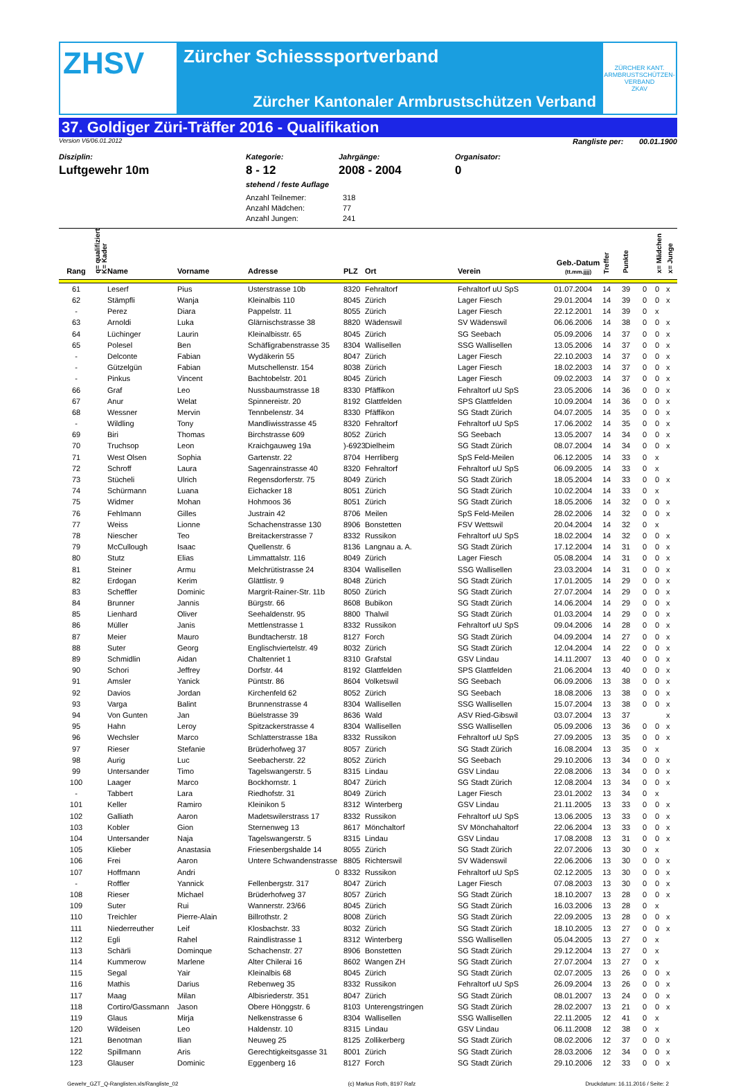ZHSV
Zürcher Schiesssportverband
Zürcher Kantonaler Armbrustschützen Verband
ZÜRCHER KANT. ARMBRUSTSCHÜTZEN-VERBAND
ZKAV
37. Goldiger Züri-Träffer 2016 - Qualifikation
Version V6/06.01.2012 Rangliste per: 00.01.1900
Disziplin:
Luftgewehr 10m
Kategorie:
8 - 12
stehend / feste Auflage
Jahrgänge:
2008 - 2004
Organisator:
0
Anzahl Teilnemer: 318
Anzahl Mädchen: 77
Anzahl Jungen: 241
| Rang | q= qualifiziert | K= Kader | Name | Vorname | Adresse | PLZ | Ort | Verein | Geb.-Datum (tt.mm.jjjj) | Treffer | Punkte | | x= Mädchen | x= Junge |
| --- | --- | --- | --- | --- | --- | --- | --- | --- | --- | --- | --- | --- | --- | --- |
| 61 | | | Leserf | Pius | Usterstrasse 10b | 8320 | Fehraltorf | Fehraltorf uU SpS | 01.07.2004 | 14 | 39 | 0 | 0 | x |
| 62 | | | Stämpfli | Wanja | Kleinalbis 110 | 8045 | Zürich | Lager Fiesch | 29.01.2004 | 14 | 39 | 0 | 0 | x |
| - | | | Perez | Diara | Pappelstr. 11 | 8055 | Zürich | Lager Fiesch | 22.12.2001 | 14 | 39 | 0 | x | |
| 63 | | | Arnoldi | Luka | Glärnischstrasse 38 | 8820 | Wädenswil | SV Wädenswil | 06.06.2006 | 14 | 38 | 0 | 0 | x |
| 64 | | | Lüchinger | Laurin | Kleinalbisstr. 65 | 8045 | Zürich | SG Seebach | 05.09.2006 | 14 | 37 | 0 | 0 | x |
| 65 | | | Polesel | Ben | Schäfligrabenstrasse 35 | 8304 | Wallisellen | SSG Wallisellen | 13.05.2006 | 14 | 37 | 0 | 0 | x |
| - | | | Delconte | Fabian | Wydäkerin 55 | 8047 | Zürich | Lager Fiesch | 22.10.2003 | 14 | 37 | 0 | 0 | x |
| - | | | Gützelgün | Fabian | Mutschellenstr. 154 | 8038 | Zürich | Lager Fiesch | 18.02.2003 | 14 | 37 | 0 | 0 | x |
| - | | | Pinkus | Vincent | Bachtobelstr. 201 | 8045 | Zürich | Lager Fiesch | 09.02.2003 | 14 | 37 | 0 | 0 | x |
| 66 | | | Graf | Leo | Nussbaumstrasse 18 | 8330 | Pfäffikon | Fehraltorf uU SpS | 23.05.2006 | 14 | 36 | 0 | 0 | x |
| 67 | | | Anur | Welat | Spinnereistr. 20 | 8192 | Glattfelden | SPS Glattfelden | 10.09.2004 | 14 | 36 | 0 | 0 | x |
| 68 | | | Wessner | Mervin | Tennbelenstr. 34 | 8330 | Pfäffikon | SG Stadt Zürich | 04.07.2005 | 14 | 35 | 0 | 0 | x |
| - | | | Wildling | Tony | Mandliwisstrasse 45 | 8320 | Fehraltorf | Fehraltorf uU SpS | 17.06.2002 | 14 | 35 | 0 | 0 | x |
| 69 | | | Biri | Thomas | Birchstrasse 609 | 8052 | Zürich | SG Seebach | 13.05.2007 | 14 | 34 | 0 | 0 | x |
| 70 | | | Truchsop | Leon | Kraichgauweg 19a | )-6923 | Dielheim | SG Stadt Zürich | 08.07.2004 | 14 | 34 | 0 | 0 | x |
| 71 | | | West Olsen | Sophia | Gartenstr. 22 | 8704 | Herrliberg | SpS Feld-Meilen | 06.12.2005 | 14 | 33 | 0 | x | |
| 72 | | | Schroff | Laura | Sagenrainstrasse 40 | 8320 | Fehraltorf | Fehraltorf uU SpS | 06.09.2005 | 14 | 33 | 0 | x | |
| 73 | | | Stücheli | Ulrich | Regensdorferstr. 75 | 8049 | Zürich | SG Stadt Zürich | 18.05.2004 | 14 | 33 | 0 | 0 | x |
| 74 | | | Schürmann | Luana | Eichacker 18 | 8051 | Zürich | SG Stadt Zürich | 10.02.2004 | 14 | 33 | 0 | x | |
| 75 | | | Widmer | Mohan | Hohmoos 36 | 8051 | Zürich | SG Stadt Zürich | 18.05.2006 | 14 | 32 | 0 | 0 | x |
| 76 | | | Fehlmann | Gilles | Justrain 42 | 8706 | Meilen | SpS Feld-Meilen | 28.02.2006 | 14 | 32 | 0 | 0 | x |
| 77 | | | Weiss | Lionne | Schachenstrasse 130 | 8906 | Bonstetten | FSV Wettswil | 20.04.2004 | 14 | 32 | 0 | x | |
| 78 | | | Niescher | Teo | Breitackerstrasse 7 | 8332 | Russikon | Fehraltorf uU SpS | 18.02.2004 | 14 | 32 | 0 | 0 | x |
| 79 | | | McCullough | Isaac | Quellenstr. 6 | 8136 | Langnau a. A. | SG Stadt Zürich | 17.12.2004 | 14 | 31 | 0 | 0 | x |
| 80 | | | Stutz | Elias | Limmattalstr. 116 | 8049 | Zürich | Lager Fiesch | 05.08.2004 | 14 | 31 | 0 | 0 | x |
| 81 | | | Steiner | Armu | Melchrütistrasse 24 | 8304 | Wallisellen | SSG Wallisellen | 23.03.2004 | 14 | 31 | 0 | 0 | x |
| 82 | | | Erdogan | Kerim | Glättlistr. 9 | 8048 | Zürich | SG Stadt Zürich | 17.01.2005 | 14 | 29 | 0 | 0 | x |
| 83 | | | Scheffler | Dominic | Margrit-Rainer-Str. 11b | 8050 | Zürich | SG Stadt Zürich | 27.07.2004 | 14 | 29 | 0 | 0 | x |
| 84 | | | Brunner | Jannis | Bürgstr. 66 | 8608 | Bubikon | SG Stadt Zürich | 14.06.2004 | 14 | 29 | 0 | 0 | x |
| 85 | | | Lienhard | Oliver | Seehaldenstr. 95 | 8800 | Thalwil | SG Stadt Zürich | 01.03.2004 | 14 | 29 | 0 | 0 | x |
| 86 | | | Müller | Janis | Mettlenstrasse 1 | 8332 | Russikon | Fehraltorf uU SpS | 09.04.2006 | 14 | 28 | 0 | 0 | x |
| 87 | | | Meier | Mauro | Bundtacherstr. 18 | 8127 | Forch | SG Stadt Zürich | 04.09.2004 | 14 | 27 | 0 | 0 | x |
| 88 | | | Suter | Georg | Englischviertelstr. 49 | 8032 | Zürich | SG Stadt Zürich | 12.04.2004 | 14 | 22 | 0 | 0 | x |
| 89 | | | Schmidlin | Aidan | Chaltenriet 1 | 8310 | Grafstal | GSV Lindau | 14.11.2007 | 13 | 40 | 0 | 0 | x |
| 90 | | | Schori | Jeffrey | Dorfstr. 44 | 8192 | Glattfelden | SPS Glattfelden | 21.06.2004 | 13 | 40 | 0 | 0 | x |
| 91 | | | Amsler | Yanick | Püntstr. 86 | 8604 | Volketswil | SG Seebach | 06.09.2006 | 13 | 38 | 0 | 0 | x |
| 92 | | | Davios | Jordan | Kirchenfeld 62 | 8052 | Zürich | SG Seebach | 18.08.2006 | 13 | 38 | 0 | 0 | x |
| 93 | | | Varga | Balint | Brunnenstrasse 4 | 8304 | Wallisellen | SSG Wallisellen | 15.07.2004 | 13 | 38 | 0 | 0 | x |
| 94 | | | Von Gunten | Jan | Büelstrasse 39 | 8636 | Wald | ASV Ried-Gibswil | 03.07.2004 | 13 | 37 | | | x |
| 95 | | | Hahn | Leroy | Spitzackerstrasse 4 | 8304 | Wallisellen | SSG Wallisellen | 05.09.2006 | 13 | 36 | 0 | 0 | x |
| 96 | | | Wechsler | Marco | Schlatterstrasse 18a | 8332 | Russikon | Fehraltorf uU SpS | 27.09.2005 | 13 | 35 | 0 | 0 | x |
| 97 | | | Rieser | Stefanie | Brüderhofweg 37 | 8057 | Zürich | SG Stadt Zürich | 16.08.2004 | 13 | 35 | 0 | x | |
| 98 | | | Aurig | Luc | Seebacherstr. 22 | 8052 | Zürich | SG Seebach | 29.10.2006 | 13 | 34 | 0 | 0 | x |
| 99 | | | Untersander | Timo | Tagelswangerstr. 5 | 8315 | Lindau | GSV Lindau | 22.08.2006 | 13 | 34 | 0 | 0 | x |
| 100 | | | Laager | Marco | Bockhornstr. 1 | 8047 | Zürich | SG Stadt Zürich | 12.08.2004 | 13 | 34 | 0 | 0 | x |
| - | | | Tabbert | Lara | Riedhofstr. 31 | 8049 | Zürich | Lager Fiesch | 23.01.2002 | 13 | 34 | 0 | x | |
| 101 | | | Keller | Ramiro | Kleinikon 5 | 8312 | Winterberg | GSV Lindau | 21.11.2005 | 13 | 33 | 0 | 0 | x |
| 102 | | | Galliath | Aaron | Madetswilerstrass 17 | 8332 | Russikon | Fehraltorf uU SpS | 13.06.2005 | 13 | 33 | 0 | 0 | x |
| 103 | | | Kobler | Gion | Sternenweg 13 | 8617 | Mönchaltorf | SV Mönchahaltorf | 22.06.2004 | 13 | 33 | 0 | 0 | x |
| 104 | | | Untersander | Naja | Tagelswangerstr. 5 | 8315 | Lindau | GSV Lindau | 17.08.2008 | 13 | 31 | 0 | 0 | x |
| 105 | | | Klieber | Anastasia | Friesenbergshalde 14 | 8055 | Zürich | SG Stadt Zürich | 22.07.2006 | 13 | 30 | 0 | x | |
| 106 | | | Frei | Aaron | Untere Schwandenstrasse | 8805 | Richterswil | SV Wädenswil | 22.06.2006 | 13 | 30 | 0 | 0 | x |
| 107 | | | Hoffmann | Andri | 0 | 8332 | Russikon | Fehraltorf uU SpS | 02.12.2005 | 13 | 30 | 0 | 0 | x |
| - | | | Roffler | Yannick | Fellenbergstr. 317 | 8047 | Zürich | Lager Fiesch | 07.08.2003 | 13 | 30 | 0 | 0 | x |
| 108 | | | Rieser | Michael | Brüderhofweg 37 | 8057 | Zürich | SG Stadt Zürich | 18.10.2007 | 13 | 28 | 0 | 0 | x |
| 109 | | | Suter | Rui | Wannerstr. 23/66 | 8045 | Zürich | SG Stadt Zürich | 16.03.2006 | 13 | 28 | 0 | x | |
| 110 | | | Treichler | Pierre-Alain | Billrothstr. 2 | 8008 | Zürich | SG Stadt Zürich | 22.09.2005 | 13 | 28 | 0 | 0 | x |
| 111 | | | Niederreuther | Leif | Klosbachstr. 33 | 8032 | Zürich | SG Stadt Zürich | 18.10.2005 | 13 | 27 | 0 | 0 | x |
| 112 | | | Egli | Rahel | Raindlistrasse 1 | 8312 | Winterberg | SSG Wallisellen | 05.04.2005 | 13 | 27 | 0 | x | |
| 113 | | | Schärli | Dominque | Schachenstr. 27 | 8906 | Bonstetten | SG Stadt Zürich | 29.12.2004 | 13 | 27 | 0 | x | |
| 114 | | | Kummerow | Marlene | Alter Chilerai 16 | 8602 | Wangen ZH | SG Stadt Zürich | 27.07.2004 | 13 | 27 | 0 | x | |
| 115 | | | Segal | Yair | Kleinalbis 68 | 8045 | Zürich | SG Stadt Zürich | 02.07.2005 | 13 | 26 | 0 | 0 | x |
| 116 | | | Mathis | Darius | Rebenweg 35 | 8332 | Russikon | Fehraltorf uU SpS | 26.09.2004 | 13 | 26 | 0 | 0 | x |
| 117 | | | Maag | Milan | Albisriederstr. 351 | 8047 | Zürich | SG Stadt Zürich | 08.01.2007 | 13 | 24 | 0 | 0 | x |
| 118 | | | Cortiro/Gassmann | Jason | Obere Hönggstr. 6 | 8103 | Unterengstringen | SG Stadt Zürich | 28.02.2007 | 13 | 21 | 0 | 0 | x |
| 119 | | | Glaus | Mirja | Nelkenstrasse 6 | 8304 | Wallisellen | SSG Wallisellen | 22.11.2005 | 12 | 41 | 0 | x | |
| 120 | | | Wildeisen | Leo | Haldenstr. 10 | 8315 | Lindau | GSV Lindau | 06.11.2008 | 12 | 38 | 0 | x | |
| 121 | | | Benotman | Ilian | Neuweg 25 | 8125 | Zollikerberg | SG Stadt Zürich | 08.02.2006 | 12 | 37 | 0 | 0 | x |
| 122 | | | Spillmann | Aris | Gerechtigkeitsgasse 31 | 8001 | Zürich | SG Stadt Zürich | 28.03.2006 | 12 | 34 | 0 | 0 | x |
| 123 | | | Glauser | Dominic | Eggenberg 16 | 8127 | Forch | SG Stadt Zürich | 29.10.2006 | 12 | 33 | 0 | 0 | x |
Gewehr_GZT_Q-Ranglisten.xls/Rangliste_02 (c) Markus Roth, 8197 Rafz Druckdatum: 16.11.2016 / Seite: 2